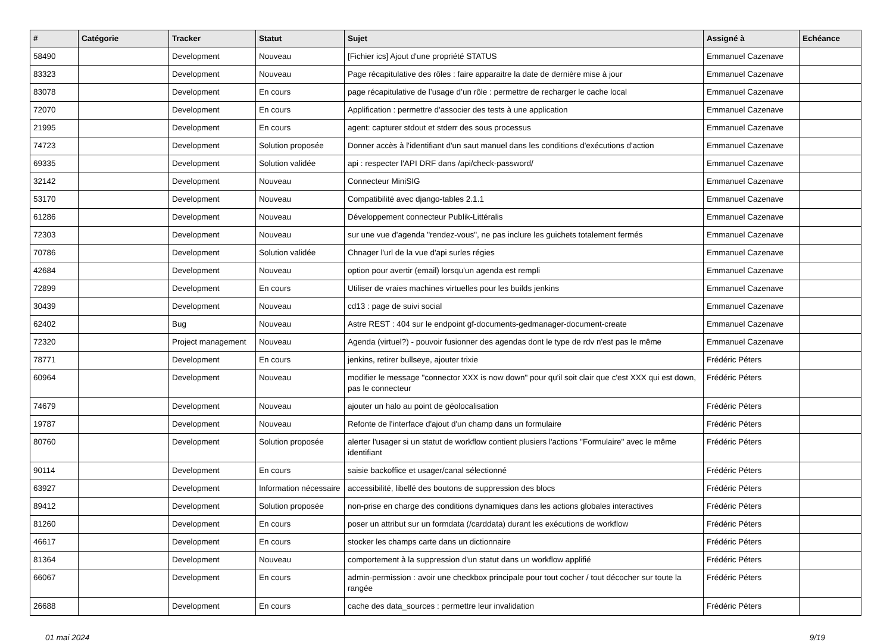| # | Catégorie | Tracker | Statut | Sujet | Assigné à | Echéance |
| --- | --- | --- | --- | --- | --- | --- |
| 58490 | | Development | Nouveau | [Fichier ics] Ajout d'une propriété STATUS | Emmanuel Cazenave | |
| 83323 | | Development | Nouveau | Page récapitulative des rôles : faire apparaitre la date de dernière mise à jour | Emmanuel Cazenave | |
| 83078 | | Development | En cours | page récapitulative de l’usage d’un rôle : permettre de recharger le cache local | Emmanuel Cazenave | |
| 72070 | | Development | En cours | Applification : permettre d'associer des tests à une application | Emmanuel Cazenave | |
| 21995 | | Development | En cours | agent: capturer stdout et stderr des sous processus | Emmanuel Cazenave | |
| 74723 | | Development | Solution proposée | Donner accès à l'identifiant d'un saut manuel dans les conditions d'exécutions d'action | Emmanuel Cazenave | |
| 69335 | | Development | Solution validée | api : respecter l'API DRF dans /api/check-password/ | Emmanuel Cazenave | |
| 32142 | | Development | Nouveau | Connecteur MiniSIG | Emmanuel Cazenave | |
| 53170 | | Development | Nouveau | Compatibilité avec django-tables 2.1.1 | Emmanuel Cazenave | |
| 61286 | | Development | Nouveau | Développement connecteur Publik-Littéralis | Emmanuel Cazenave | |
| 72303 | | Development | Nouveau | sur une vue d'agenda "rendez-vous", ne pas inclure les guichets totalement fermés | Emmanuel Cazenave | |
| 70786 | | Development | Solution validée | Chnager l'url de la vue d'api surles régies | Emmanuel Cazenave | |
| 42684 | | Development | Nouveau | option pour avertir (email) lorsqu'un agenda est rempli | Emmanuel Cazenave | |
| 72899 | | Development | En cours | Utiliser de vraies machines virtuelles pour les builds jenkins | Emmanuel Cazenave | |
| 30439 | | Development | Nouveau | cd13 : page de suivi social | Emmanuel Cazenave | |
| 62402 | | Bug | Nouveau | Astre REST : 404 sur le endpoint gf-documents-gedmanager-document-create | Emmanuel Cazenave | |
| 72320 | | Project management | Nouveau | Agenda (virtuel?) - pouvoir fusionner des agendas dont le type de rdv n'est pas le même | Emmanuel Cazenave | |
| 78771 | | Development | En cours | jenkins, retirer bullseye, ajouter trixie | Frédéric Péters | |
| 60964 | | Development | Nouveau | modifier le message "connector XXX is now down" pour qu'il soit clair que c'est XXX qui est down, pas le connecteur | Frédéric Péters | |
| 74679 | | Development | Nouveau | ajouter un halo au point de géolocalisation | Frédéric Péters | |
| 19787 | | Development | Nouveau | Refonte de l'interface d'ajout d'un champ dans un formulaire | Frédéric Péters | |
| 80760 | | Development | Solution proposée | alerter l'usager si un statut de workflow contient plusiers l'actions "Formulaire" avec le même identifiant | Frédéric Péters | |
| 90114 | | Development | En cours | saisie backoffice et usager/canal sélectionné | Frédéric Péters | |
| 63927 | | Development | Information nécessaire | accessibilité, libellé des boutons de suppression des blocs | Frédéric Péters | |
| 89412 | | Development | Solution proposée | non-prise en charge des conditions dynamiques dans les actions globales interactives | Frédéric Péters | |
| 81260 | | Development | En cours | poser un attribut sur un formdata (/carddata) durant les exécutions de workflow | Frédéric Péters | |
| 46617 | | Development | En cours | stocker les champs carte dans un dictionnaire | Frédéric Péters | |
| 81364 | | Development | Nouveau | comportement à la suppression d'un statut dans un workflow applifié | Frédéric Péters | |
| 66067 | | Development | En cours | admin-permission : avoir une checkbox principale pour tout cocher / tout décocher sur toute la rangée | Frédéric Péters | |
| 26688 | | Development | En cours | cache des data_sources : permettre leur invalidation | Frédéric Péters | |
01 mai 2024 9/19